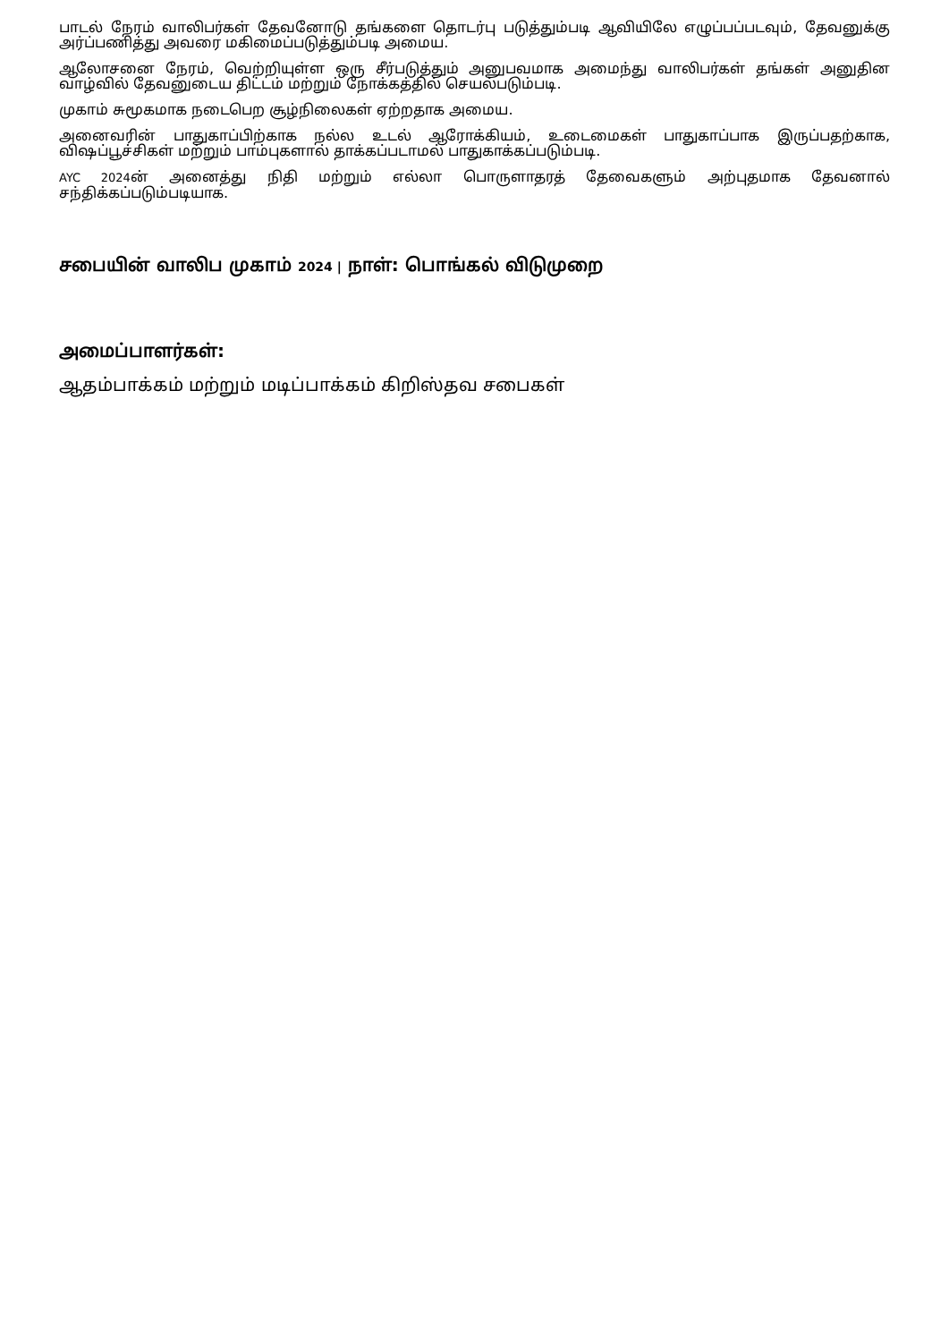பாடல் நேரம் வாலிபர்கள் தேவனோடு தங்களை தொடர்பு படுத்தும்படி ஆவியிலே எழுப்பப்படவும், தேவனுக்கு அர்ப்பணித்து அவரை மகிமைப்படுத்தும்படி அமைய.
ஆலோசனை நேரம், வெற்றியுள்ள ஒரு சீர்படுத்தும் அனுபவமாக அமைந்து வாலிபர்கள் தங்கள் அனுதின வாழ்வில் தேவனுடைய திட்டம் மற்றும் நோக்கத்தில் செயல்படும்படி.
முகாம் சுமூகமாக நடைபெற சூழ்நிலைகள் ஏற்றதாக அமைய.
அனைவரின் பாதுகாப்பிற்காக நல்ல உடல் ஆரோக்கியம், உடைமைகள் பாதுகாப்பாக இருப்பதற்காக, விஷப்பூச்சிகள் மற்றும் பாம்புகளால் தாக்கப்படாமல் பாதுகாக்கப்படும்படி.
AYC 2024ன் அனைத்து நிதி மற்றும் எல்லா பொருளாதரத் தேவைகளும் அற்புதமாக தேவனால் சந்திக்கப்படும்படியாக.
சபையின் வாலிப முகாம் 2024 | நாள்: பொங்கல் விடுமுறை
அமைப்பாளர்கள்:
ஆதம்பாக்கம் மற்றும் மடிப்பாக்கம் கிறிஸ்தவ சபைகள்